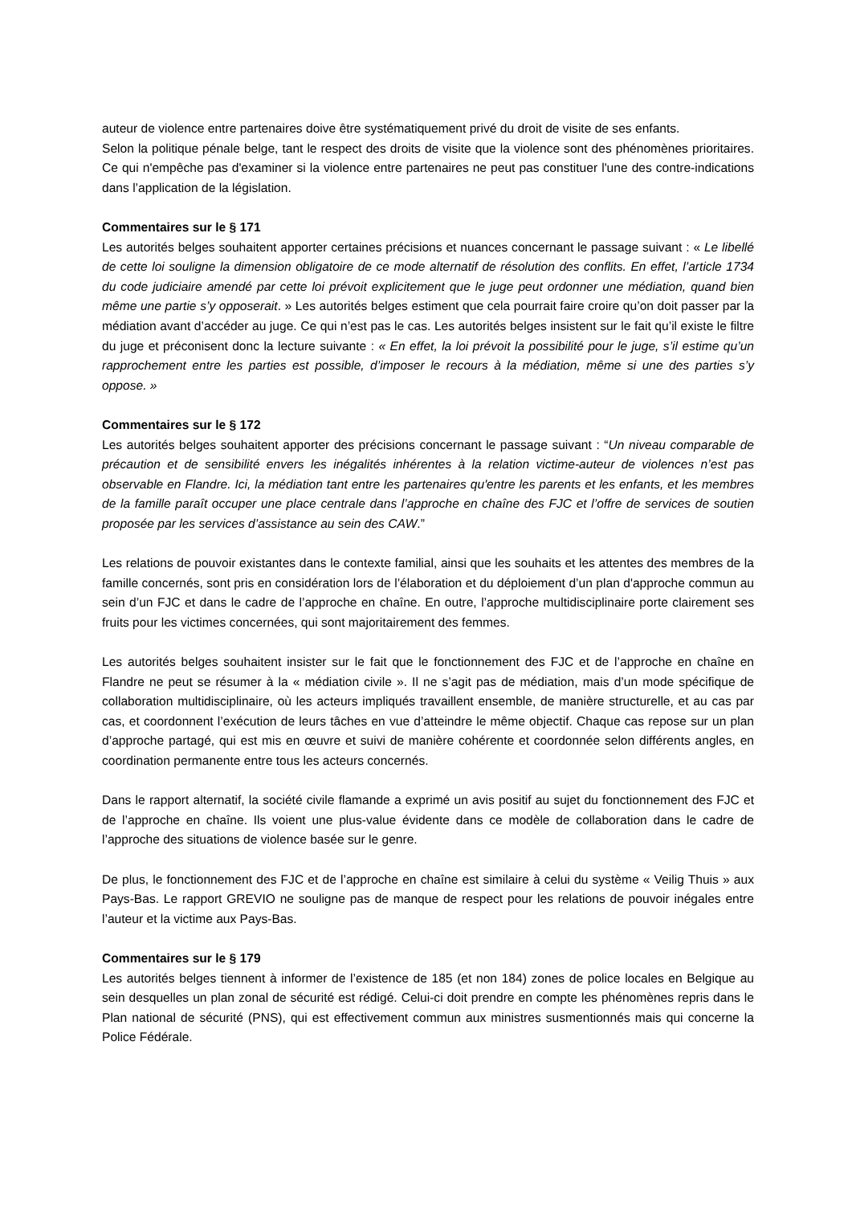auteur de violence entre partenaires doive être systématiquement privé du droit de visite de ses enfants.
Selon la politique pénale belge, tant le respect des droits de visite que la violence sont des phénomènes prioritaires. Ce qui n'empêche pas d'examiner si la violence entre partenaires ne peut pas constituer l'une des contre-indications dans l’application de la législation.
Commentaires sur le § 171
Les autorités belges souhaitent apporter certaines précisions et nuances concernant le passage suivant : « Le libellé de cette loi souligne la dimension obligatoire de ce mode alternatif de résolution des conflits. En effet, l’article 1734 du code judiciaire amendé par cette loi prévoit explicitement que le juge peut ordonner une médiation, quand bien même une partie s’y opposerait. » Les autorités belges estiment que cela pourrait faire croire qu’on doit passer par la médiation avant d’accéder au juge. Ce qui n’est pas le cas. Les autorités belges insistent sur le fait qu’il existe le filtre du juge et préconisent donc la lecture suivante : « En effet, la loi prévoit la possibilité pour le juge, s’il estime qu’un rapprochement entre les parties est possible, d’imposer le recours à la médiation, même si une des parties s’y oppose. »
Commentaires sur le § 172
Les autorités belges souhaitent apporter des précisions concernant le passage suivant : “Un niveau comparable de précaution et de sensibilité envers les inégalités inhérentes à la relation victime-auteur de violences n’est pas observable en Flandre. Ici, la médiation tant entre les partenaires qu'entre les parents et les enfants, et les membres de la famille paraît occuper une place centrale dans l’approche en chaîne des FJC et l’offre de services de soutien proposée par les services d’assistance au sein des CAW.”
Les relations de pouvoir existantes dans le contexte familial, ainsi que les souhaits et les attentes des membres de la famille concernés, sont pris en considération lors de l’élaboration et du déploiement d’un plan d'approche commun au sein d’un FJC et dans le cadre de l’approche en chaîne. En outre, l’approche multidisciplinaire porte clairement ses fruits pour les victimes concernées, qui sont majoritairement des femmes.
Les autorités belges souhaitent insister sur le fait que le fonctionnement des FJC et de l’approche en chaîne en Flandre ne peut se résumer à la « médiation civile ». Il ne s’agit pas de médiation, mais d’un mode spécifique de collaboration multidisciplinaire, où les acteurs impliqués travaillent ensemble, de manière structurelle, et au cas par cas, et coordonnent l’exécution de leurs tâches en vue d’atteindre le même objectif. Chaque cas repose sur un plan d’approche partagé, qui est mis en œuvre et suivi de manière cohérente et coordonnée selon différents angles, en coordination permanente entre tous les acteurs concernés.
Dans le rapport alternatif, la société civile flamande a exprimé un avis positif au sujet du fonctionnement des FJC et de l’approche en chaîne. Ils voient une plus-value évidente dans ce modèle de collaboration dans le cadre de l’approche des situations de violence basée sur le genre.
De plus, le fonctionnement des FJC et de l’approche en chaîne est similaire à celui du système « Veilig Thuis » aux Pays-Bas. Le rapport GREVIO ne souligne pas de manque de respect pour les relations de pouvoir inégales entre l’auteur et la victime aux Pays-Bas.
Commentaires sur le § 179
Les autorités belges tiennent à informer de l’existence de 185 (et non 184) zones de police locales en Belgique au sein desquelles un plan zonal de sécurité est rédigé. Celui-ci doit prendre en compte les phénomènes repris dans le Plan national de sécurité (PNS), qui est effectivement commun aux ministres susmentionnés mais qui concerne la Police Fédérale.